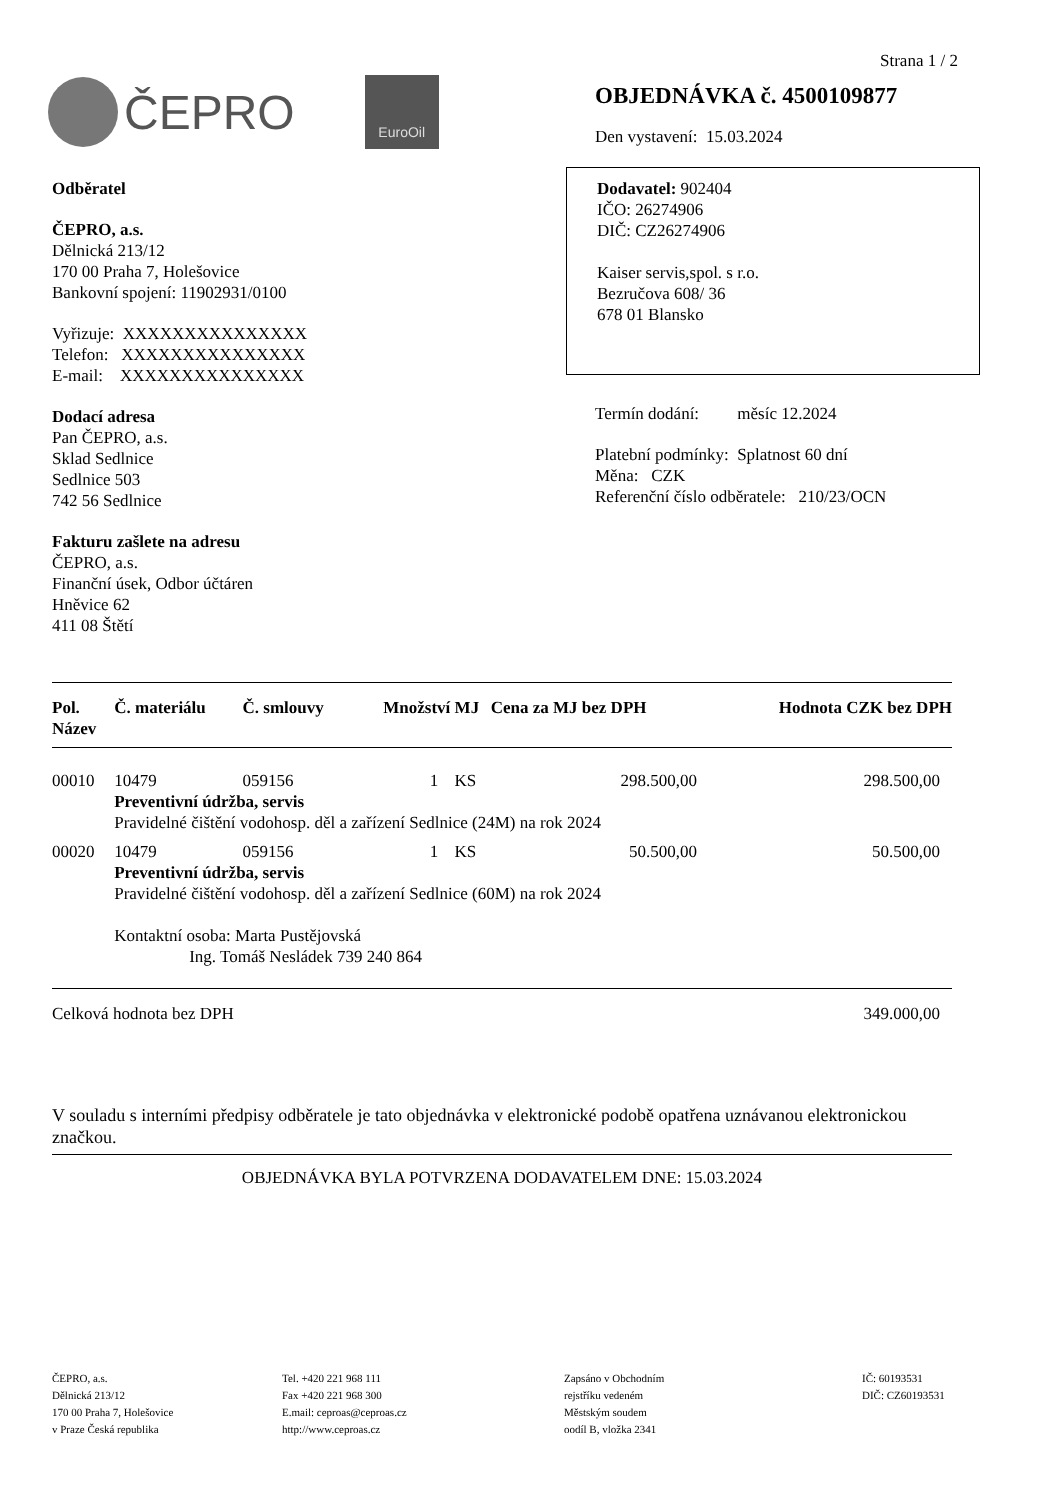Strana 1 / 2
ČEPRO
EuroOil
OBJEDNÁVKA č. 4500109877
Den vystavení: 15.03.2024
Dodavatel: 902404
IČO: 26274906
DIČ: CZ26274906
Kaiser servis,spol. s r.o.
Bezručova 608/ 36
678 01 Blansko
Termín dodání: měsíc 12.2024
Platební podmínky: Splatnost 60 dní
Měna: CZK
Referenční číslo odběratele: 210/23/OCN
Odběratel
ČEPRO, a.s.
Dělnická 213/12
170 00 Praha 7, Holešovice
Bankovní spojení: 11902931/0100
Vyřizuje: XXXXXXXXXXXXXXX
Telefon: XXXXXXXXXXXXXXX
E-mail: XXXXXXXXXXXXXXX
Dodací adresa
Pan ČEPRO, a.s.
Sklad Sedlnice
Sedlnice 503
742 56 Sedlnice
Fakturu zašlete na adresu
ČEPRO, a.s.
Finanční úsek, Odbor účtáren
Hněvice 62
411 08 Štětí
| Pol. Název | Č. materiálu | Č. smlouvy | Množství | MJ | Cena za MJ bez DPH | Hodnota CZK bez DPH |
| --- | --- | --- | --- | --- | --- | --- |
| 00010 | 10479 | 059156 | 1 | KS | 298.500,00 | 298.500,00 |
| | Preventivní údržba, servis Pravidelné čištění vodohosp. děl a zařízení Sedlnice (24M) na rok 2024 | | | | | |
| 00020 | 10479 | 059156 | 1 | KS | 50.500,00 | 50.500,00 |
| | Preventivní údržba, servis Pravidelné čištění vodohosp. děl a zařízení Sedlnice (60M) na rok 2024 Kontaktní osoba: Marta Pustějovská Ing. Tomáš Nesládek 739 240 864 | | | | | |
| Celková hodnota bez DPH | | | | | | 349.000,00 |
V souladu s interními předpisy odběratele je tato objednávka v elektronické podobě opatřena uznávanou elektronickou značkou.
OBJEDNÁVKA BYLA POTVRZENA DODAVATELEM DNE: 15.03.2024
ČEPRO, a.s.
Dělnická 213/12
170 00 Praha 7, Holešovice
v Praze Česká republika
Tel. +420 221 968 111
Fax +420 221 968 300
E.mail: ceproas@ceproas.cz
http://www.ceproas.cz
Zapsáno v Obchodním
rejstříku vedeném
Městským soudem
oodíl B, vložka 2341
IČ: 60193531
DIČ: CZ60193531